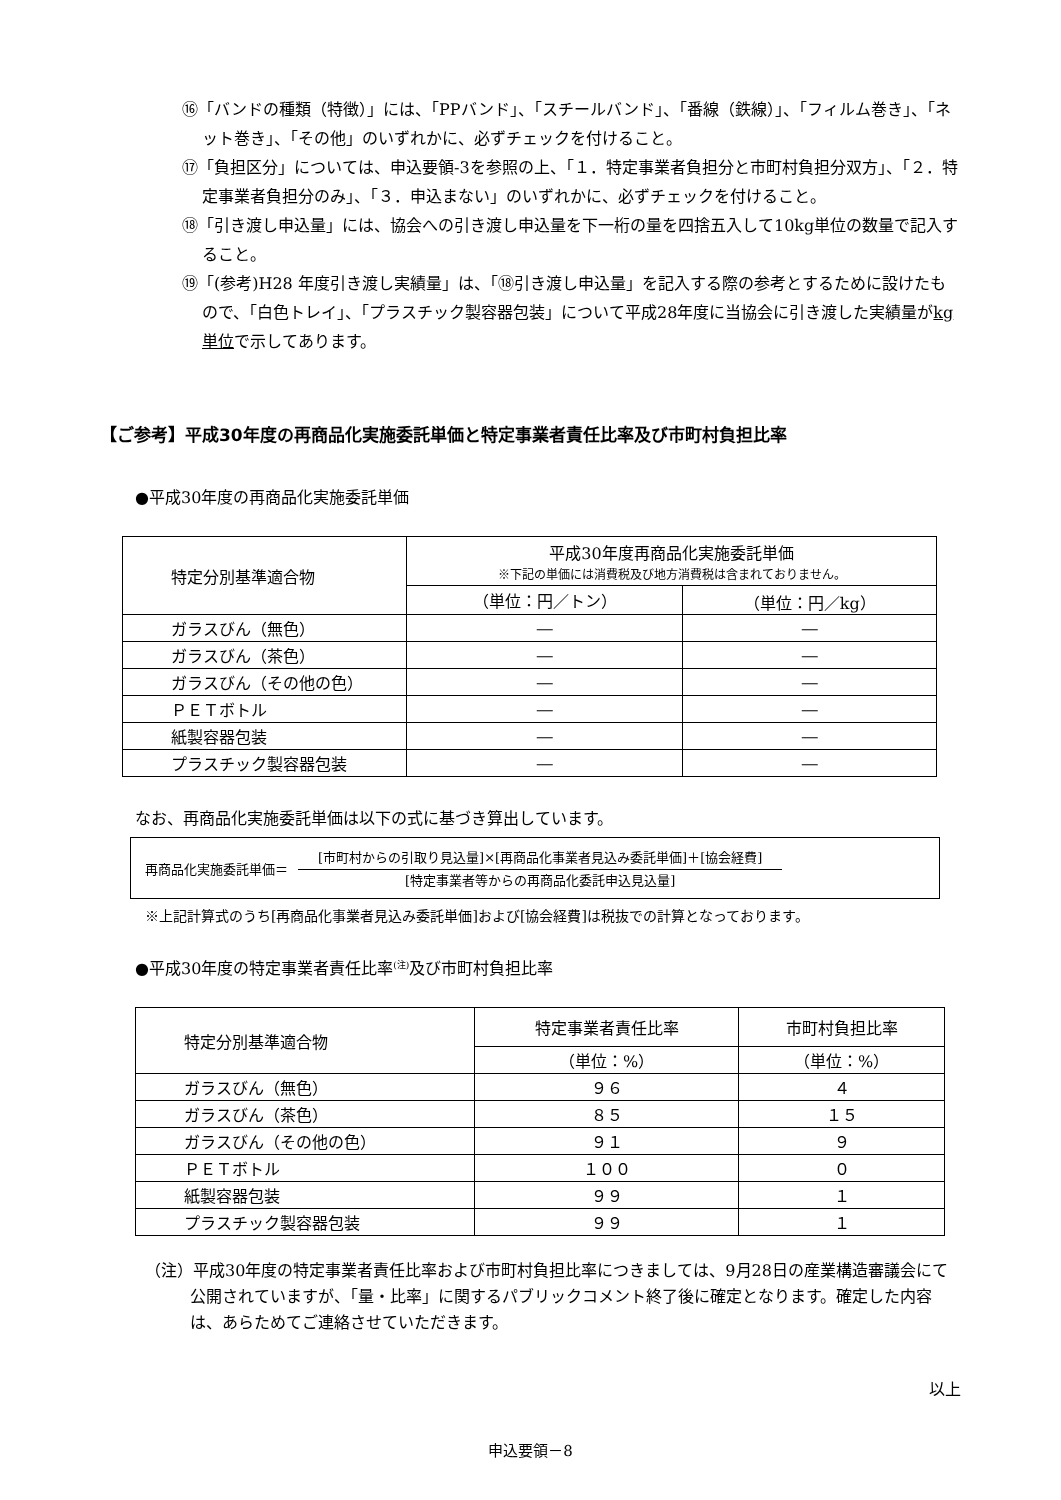⑯「バンドの種類（特徴）」には、「PPバンド」、「スチールバンド」、「番線（鉄線）」、「フィルム巻き」、「ネット巻き」、「その他」のいずれかに、必ずチェックを付けること。
⑰「負担区分」については、申込要領-3を参照の上、「１．特定事業者負担分と市町村負担分双方」、「２．特定事業者負担分のみ」、「３．申込まない」のいずれかに、必ずチェックを付けること。
⑱「引き渡し申込量」には、協会への引き渡し申込量を下一桁の量を四捨五入して10kg単位の数量で記入すること。
⑲「(参考)H28 年度引き渡し実績量」は、「⑱引き渡し申込量」を記入する際の参考とするために設けたもので、「白色トレイ」、「プラスチック製容器包装」について平成28年度に当協会に引き渡した実績量がkg単位で示してあります。
【ご参考】平成30年度の再商品化実施委託単価と特定事業者責任比率及び市町村負担比率
●平成30年度の再商品化実施委託単価
| 特定分別基準適合物 | 平成30年度再商品化実施委託単価 ※下記の単価には消費税及び地方消費税は含まれておりません。 | |
| | （単位：円／トン） | （単位：円／kg） |
| ガラスびん（無色） | ― | ― |
| ガラスびん（茶色） | ― | ― |
| ガラスびん（その他の色） | ― | ― |
| ＰＥＴボトル | ― | ― |
| 紙製容器包装 | ― | ― |
| プラスチック製容器包装 | ― | ― |
なお、再商品化実施委託単価は以下の式に基づき算出しています。
再商品化実施委託単価＝
[市町村からの引取り見込量]×[再商品化事業者見込み委託単価]＋[協会経費]
[特定事業者等からの再商品化委託申込見込量]
※上記計算式のうち[再商品化事業者見込み委託単価]および[協会経費]は税抜での計算となっております。
●平成30年度の特定事業者責任比率<sup>(注)</sup>及び市町村負担比率
| 特定分別基準適合物 | 特定事業者責任比率 | 市町村負担比率 |
| | （単位：%） | （単位：%） |
| ガラスびん（無色） | ９６ | ４ |
| ガラスびん（茶色） | ８５ | １５ |
| ガラスびん（その他の色） | ９１ | ９ |
| ＰＥＴボトル | １００ | ０ |
| 紙製容器包装 | ９９ | １ |
| プラスチック製容器包装 | ９９ | １ |
（注）平成30年度の特定事業者責任比率および市町村負担比率につきましては、9月28日の産業構造審議会にて公開されていますが、「量・比率」に関するパブリックコメント終了後に確定となります。確定した内容は、あらためてご連絡させていただきます。
以上
申込要領－8